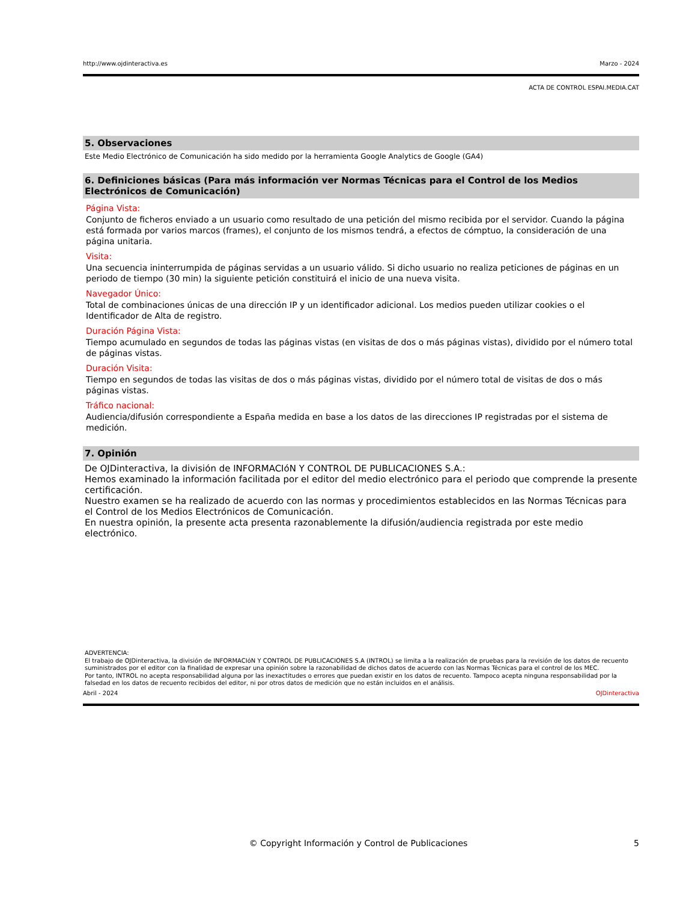http://www.ojdinteractiva.es Marzo - 2024
ACTA DE CONTROL ESPAI.MEDIA.CAT
5. Observaciones
Este Medio Electrónico de Comunicación ha sido medido por la herramienta Google Analytics de Google (GA4)
6. Definiciones básicas (Para más información ver Normas Técnicas para el Control de los Medios Electrónicos de Comunicación)
Página Vista:
Conjunto de ficheros enviado a un usuario como resultado de una petición del mismo recibida por el servidor. Cuando la página está formada por varios marcos (frames), el conjunto de los mismos tendrá, a efectos de cómptuo, la consideración de una página unitaria.
Visita:
Una secuencia ininterrumpida de páginas servidas a un usuario válido. Si dicho usuario no realiza peticiones de páginas en un periodo de tiempo (30 min) la siguiente petición constituirá el inicio de una nueva visita.
Navegador Único:
Total de combinaciones únicas de una dirección IP y un identificador adicional. Los medios pueden utilizar cookies o el Identificador de Alta de registro.
Duración Página Vista:
Tiempo acumulado en segundos de todas las páginas vistas (en visitas de dos o más páginas vistas), dividido por el número total de páginas vistas.
Duración Visita:
Tiempo en segundos de todas las visitas de dos o más páginas vistas, dividido por el número total de visitas de dos o más páginas vistas.
Tráfico nacional:
Audiencia/difusión correspondiente a España medida en base a los datos de las direcciones IP registradas por el sistema de medición.
7. Opinión
De OJDinteractiva, la división de INFORMACIóN Y CONTROL DE PUBLICACIONES S.A.:
Hemos examinado la información facilitada por el editor del medio electrónico para el periodo que comprende la presente certificación.
Nuestro examen se ha realizado de acuerdo con las normas y procedimientos establecidos en las Normas Técnicas para el Control de los Medios Electrónicos de Comunicación.
En nuestra opinión, la presente acta presenta razonablemente la difusión/audiencia registrada por este medio electrónico.
ADVERTENCIA:
El trabajo de OJDinteractiva, la división de INFORMACIóN Y CONTROL DE PUBLICACIONES S.A (INTROL) se limita a la realización de pruebas para la revisión de los datos de recuento suministrados por el editor con la finalidad de expresar una opinión sobre la razonabilidad de dichos datos de acuerdo con las Normas Técnicas para el control de los MEC.
Por tanto, INTROL no acepta responsabilidad alguna por las inexactitudes o errores que puedan existir en los datos de recuento. Tampoco acepta ninguna responsabilidad por la falsedad en los datos de recuento recibidos del editor, ni por otros datos de medición que no están incluidos en el análisis.
Abril - 2024 OJDinteractiva
© Copyright Información y Control de Publicaciones 5